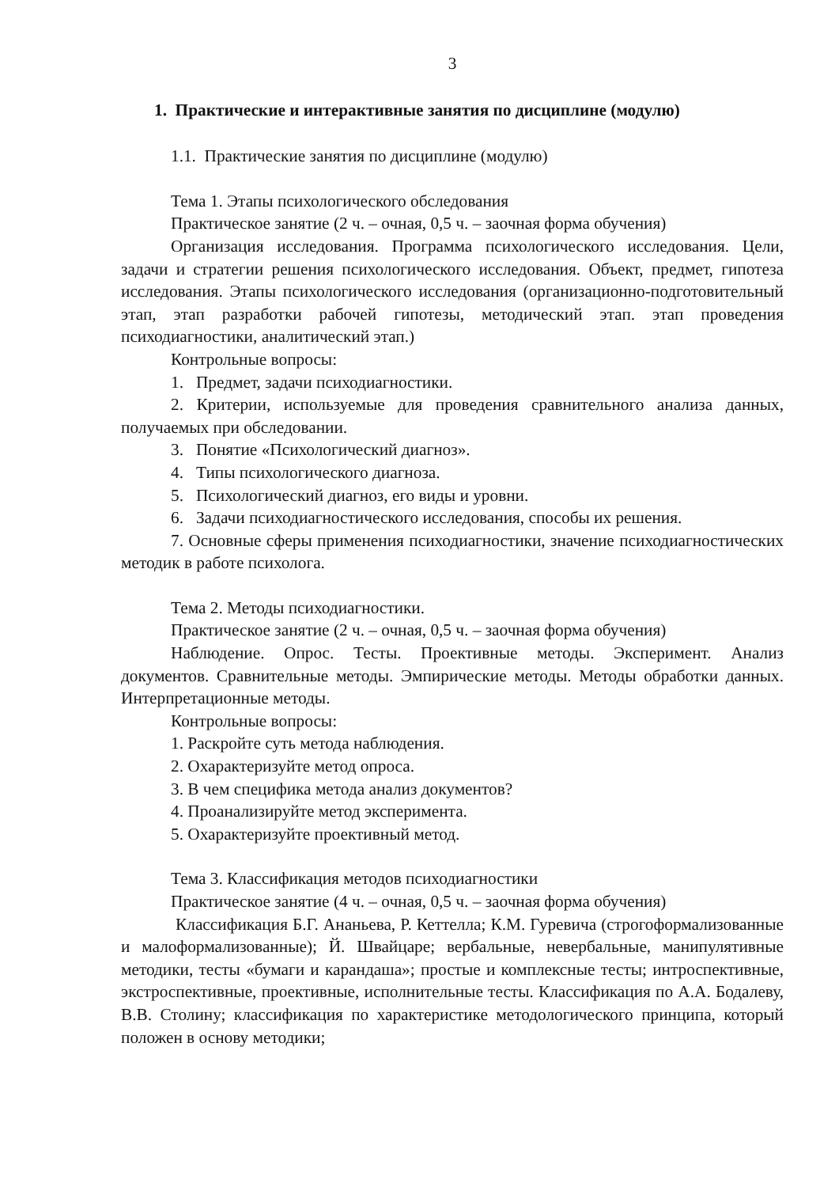3
1. Практические и интерактивные занятия по дисциплине (модулю)
1.1. Практические занятия по дисциплине (модулю)
Тема 1. Этапы психологического обследования
Практическое занятие (2 ч. – очная, 0,5 ч. – заочная форма обучения)
Организация исследования. Программа психологического исследования. Цели, задачи и стратегии решения психологического исследования. Объект, предмет, гипотеза исследования. Этапы психологического исследования (организационно-подготовительный этап, этап разработки рабочей гипотезы, методический этап. этап проведения психодиагностики, аналитический этап.)
Контрольные вопросы:
1. Предмет, задачи психодиагностики.
2. Критерии, используемые для проведения сравнительного анализа данных, получаемых при обследовании.
3. Понятие «Психологический диагноз».
4. Типы психологического диагноза.
5. Психологический диагноз, его виды и уровни.
6. Задачи психодиагностического исследования, способы их решения.
7. Основные сферы применения психодиагностики, значение психодиагностических методик в работе психолога.
Тема 2. Методы психодиагностики.
Практическое занятие (2 ч. – очная, 0,5 ч. – заочная форма обучения)
Наблюдение. Опрос. Тесты. Проективные методы. Эксперимент. Анализ документов. Сравнительные методы. Эмпирические методы. Методы обработки данных. Интерпретационные методы.
Контрольные вопросы:
1. Раскройте суть метода наблюдения.
2. Охарактеризуйте метод опроса.
3. В чем специфика метода анализ документов?
4. Проанализируйте метод эксперимента.
5. Охарактеризуйте проективный метод.
Тема 3. Классификация методов психодиагностики
Практическое занятие (4 ч. – очная, 0,5 ч. – заочная форма обучения)
Классификация Б.Г. Ананьева, Р. Кеттелла; К.М. Гуревича (строгоформализованные и малоформализованные); Й. Швайцаре; вербальные, невербальные, манипулятивные методики, тесты «бумаги и карандаша»; простые и комплексные тесты; интроспективные, экстроспективные, проективные, исполнительные тесты. Классификация по А.А. Бодалеву, В.В. Столину; классификация по характеристике методологического принципа, который положен в основу методики;